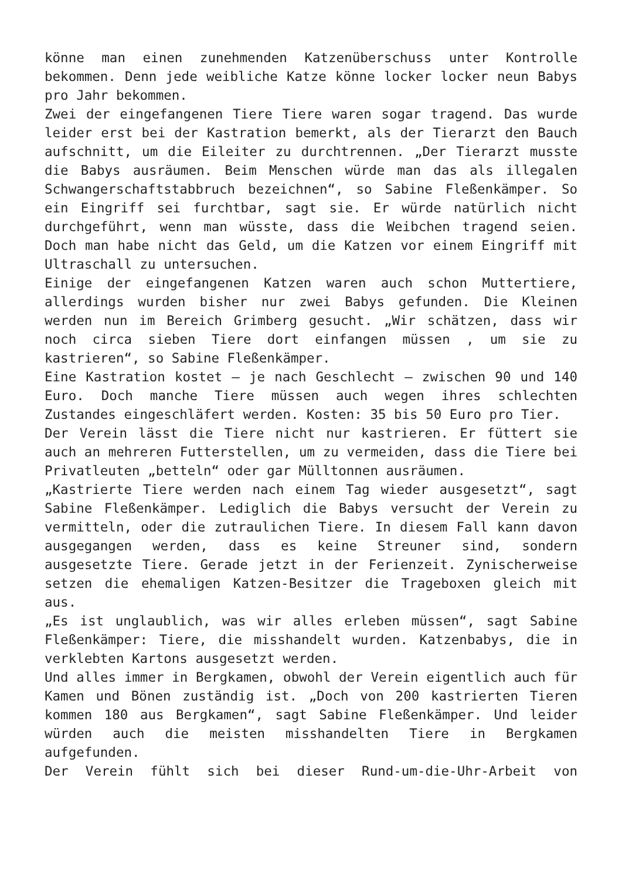könne man einen zunehmenden Katzenüberschuss unter Kontrolle bekommen. Denn jede weibliche Katze könne locker locker neun Babys pro Jahr bekommen.
Zwei der eingefangenen Tiere Tiere waren sogar tragend. Das wurde leider erst bei der Kastration bemerkt, als der Tierarzt den Bauch aufschnitt, um die Eileiter zu durchtrennen. „Der Tierarzt musste die Babys ausräumen. Beim Menschen würde man das als illegalen Schwangerschaftstabbruch bezeichnen“, so Sabine Fleßenkämper. So ein Eingriff sei furchtbar, sagt sie. Er würde natürlich nicht durchgeführt, wenn man wüsste, dass die Weibchen tragend seien. Doch man habe nicht das Geld, um die Katzen vor einem Eingriff mit Ultraschall zu untersuchen.
Einige der eingefangenen Katzen waren auch schon Muttertiere, allerdings wurden bisher nur zwei Babys gefunden. Die Kleinen werden nun im Bereich Grimberg gesucht. „Wir schätzen, dass wir noch circa sieben Tiere dort einfangen müssen , um sie zu kastrieren“, so Sabine Fleßenkämper.
Eine Kastration kostet – je nach Geschlecht – zwischen 90 und 140 Euro. Doch manche Tiere müssen auch wegen ihres schlechten Zustandes eingeschläfert werden. Kosten: 35 bis 50 Euro pro Tier.
Der Verein lässt die Tiere nicht nur kastrieren. Er füttert sie auch an mehreren Futterstellen, um zu vermeiden, dass die Tiere bei Privatleuten „betteln“ oder gar Mülltonnen ausräumen.
„Kastrierte Tiere werden nach einem Tag wieder ausgesetzt“, sagt Sabine Fleßenkämper. Lediglich die Babys versucht der Verein zu vermitteln, oder die zutraulichen Tiere. In diesem Fall kann davon ausgegangen werden, dass es keine Streuner sind, sondern ausgesetzte Tiere. Gerade jetzt in der Ferienzeit. Zynischerweise setzen die ehemaligen Katzen-Besitzer die Trageboxen gleich mit aus.
„Es ist unglaublich, was wir alles erleben müssen“, sagt Sabine Fleßenkämper: Tiere, die misshandelt wurden. Katzenbabys, die in verklebten Kartons ausgesetzt werden.
Und alles immer in Bergkamen, obwohl der Verein eigentlich auch für Kamen und Bönen zuständig ist. „Doch von 200 kastrierten Tieren kommen 180 aus Bergkamen“, sagt Sabine Fleßenkämper. Und leider würden auch die meisten misshandelten Tiere in Bergkamen aufgefunden.
Der Verein fühlt sich bei dieser Rund-um-die-Uhr-Arbeit von